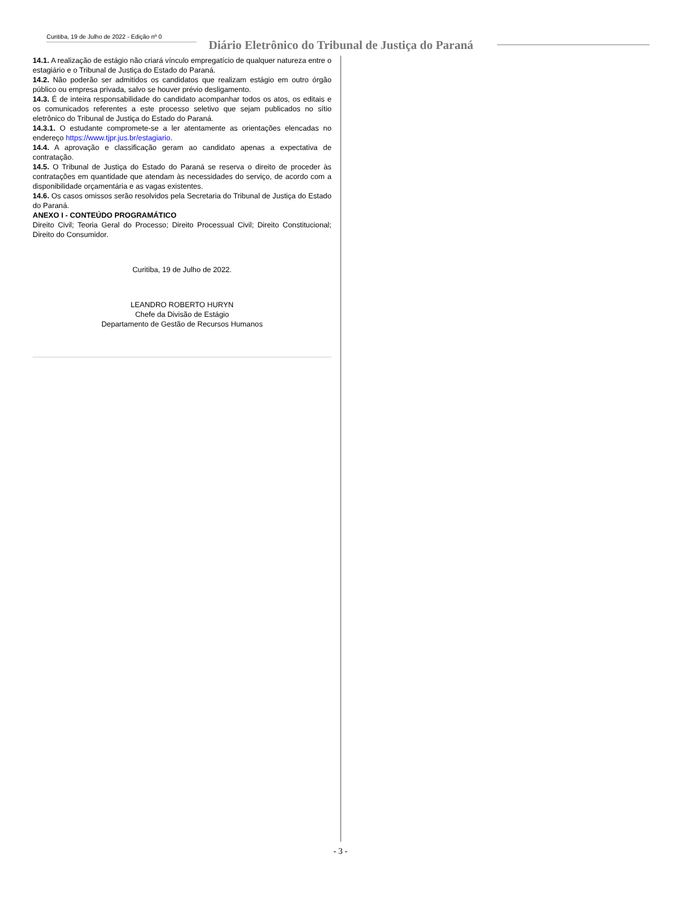Curitiba, 19 de Julho de 2022 - Edição nº 0
Diário Eletrônico do Tribunal de Justiça do Paraná
14.1. A realização de estágio não criará vínculo empregatício de qualquer natureza entre o estagiário e o Tribunal de Justiça do Estado do Paraná.
14.2. Não poderão ser admitidos os candidatos que realizam estágio em outro órgão público ou empresa privada, salvo se houver prévio desligamento.
14.3. É de inteira responsabilidade do candidato acompanhar todos os atos, os editais e os comunicados referentes a este processo seletivo que sejam publicados no sítio eletrônico do Tribunal de Justiça do Estado do Paraná.
14.3.1. O estudante compromete-se a ler atentamente as orientações elencadas no endereço https://www.tjpr.jus.br/estagiario.
14.4. A aprovação e classificação geram ao candidato apenas a expectativa de contratação.
14.5. O Tribunal de Justiça do Estado do Paraná se reserva o direito de proceder às contratações em quantidade que atendam às necessidades do serviço, de acordo com a disponibilidade orçamentária e as vagas existentes.
14.6. Os casos omissos serão resolvidos pela Secretaria do Tribunal de Justiça do Estado do Paraná.
ANEXO I - CONTEÚDO PROGRAMÁTICO
Direito Civil; Teoria Geral do Processo; Direito Processual Civil; Direito Constitucional; Direito do Consumidor.
Curitiba, 19 de Julho de 2022.
LEANDRO ROBERTO HURYN
Chefe da Divisão de Estágio
Departamento de Gestão de Recursos Humanos
- 3 -